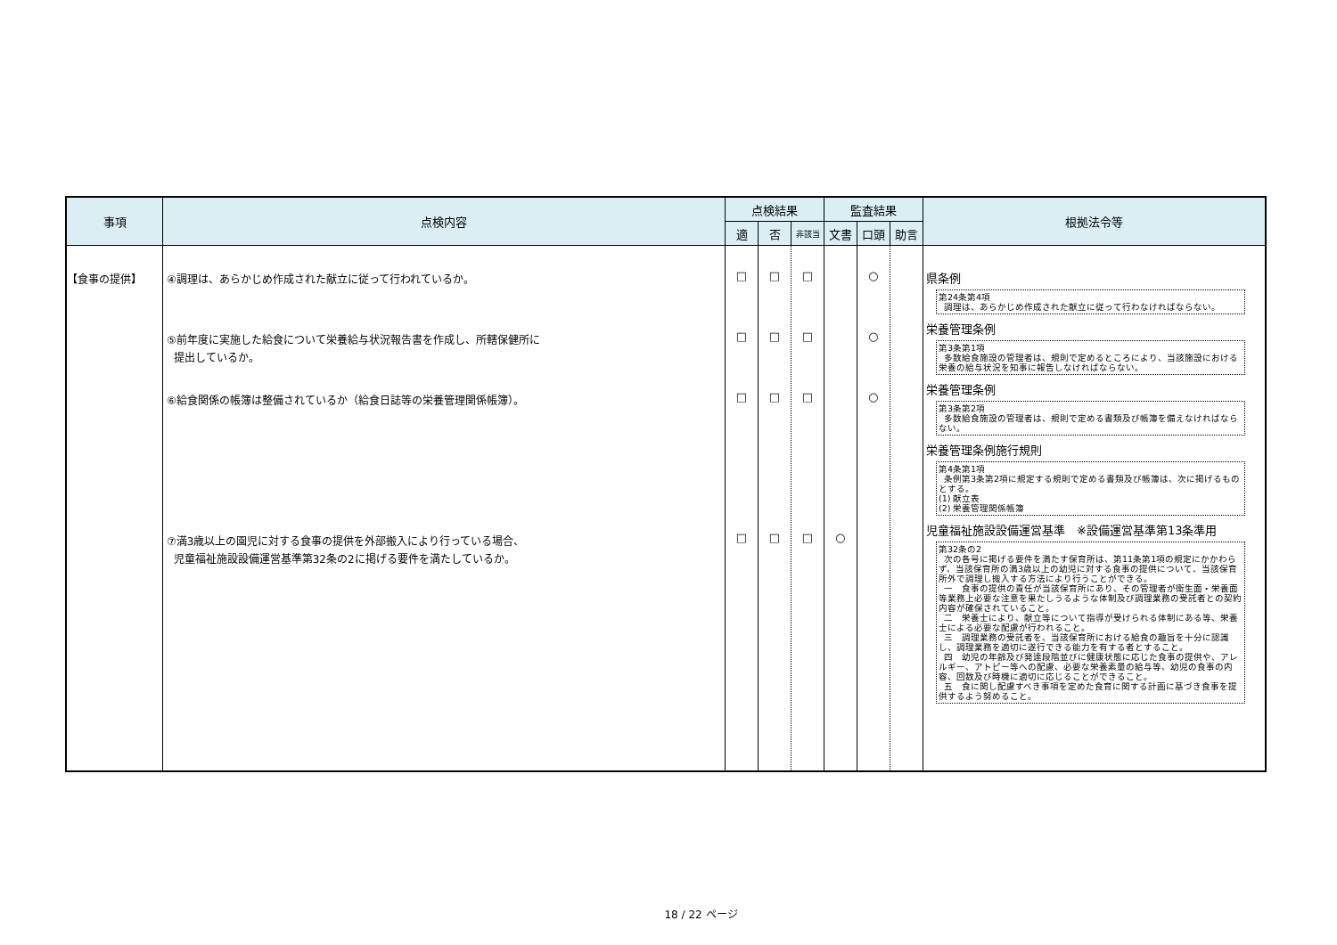| 事項 | 点検内容 | 点検結果 | | | 監査結果 | | | 根拠法令等 |
| --- | --- | --- | --- | --- | --- | --- | --- | --- |
| | | 適 | 否 | 非該当 | 文書 | 口頭 | 助言 | |
| 【食事の提供】 | ④調理は、あらかじめ作成された献立に従って行われているか。 ⑤前年度に実施した給食について栄養給与状況報告書を作成し、所轄保健所に 提出しているか。 ⑥給食関係の帳簿は整備されているか（給食日誌等の栄養管理関係帳簿）。 ⑦満3歳以上の園児に対する食事の提供を外部搬入により行っている場合、 児童福祉施設設備運営基準第32条の2に掲げる要件を満たしているか。 | □ □ □ □ | □ □ □ □ | □ □ □ □ | ○ | ○ ○ ○ | | 県条例 第24条第4項 調理は、あらかじめ作成された献立に従って行わなければならない。 栄養管理条例 第3条第1項 多数給食施設の管理者は、規則で定めるところにより、当該施設における栄養の給与状況を知事に報告しなければならない。 栄養管理条例 第3条第2項 多数給食施設の管理者は、規則で定める書類及び帳簿を備えなければならない。 栄養管理条例施行規則 第4条第1項 条例第3条第2項に規定する規則で定める書類及び帳簿は、次に掲げるものとする。 (1) 献立表 (2) 栄養管理関係帳簿 児童福祉施設設備運営基準 ※設備運営基準第13条準用 第32条の2 次の各号に掲げる要件を満たす保育所は、第11条第1項の規定にかかわらず、当該保育所の満3歳以上の幼児に対する食事の提供について、当該保育所外で調理し搬入する方法により行うことができる。 一 食事の提供の責任が当該保育所にあり、その管理者が衛生面・栄養面等業務上必要な注意を果たしうるような体制及び調理業務の受託者との契約内容が確保されていること。 二 栄養士により、献立等について指導が受けられる体制にある等、栄養士による必要な配慮が行われること。 三 調理業務の受託者を、当該保育所における給食の趣旨を十分に認識し、調理業務を適切に遂行できる能力を有する者とすること。 四 幼児の年齢及び発達段階並びに健康状態に応じた食事の提供や、アレルギー、アトピー等への配慮、必要な栄養素量の給与等、幼児の食事の内容、回数及び時機に適切に応じることができること。 五 食に関し配慮すべき事項を定めた食育に関する計画に基づき食事を提供するよう努めること。 |
18 / 22 ページ